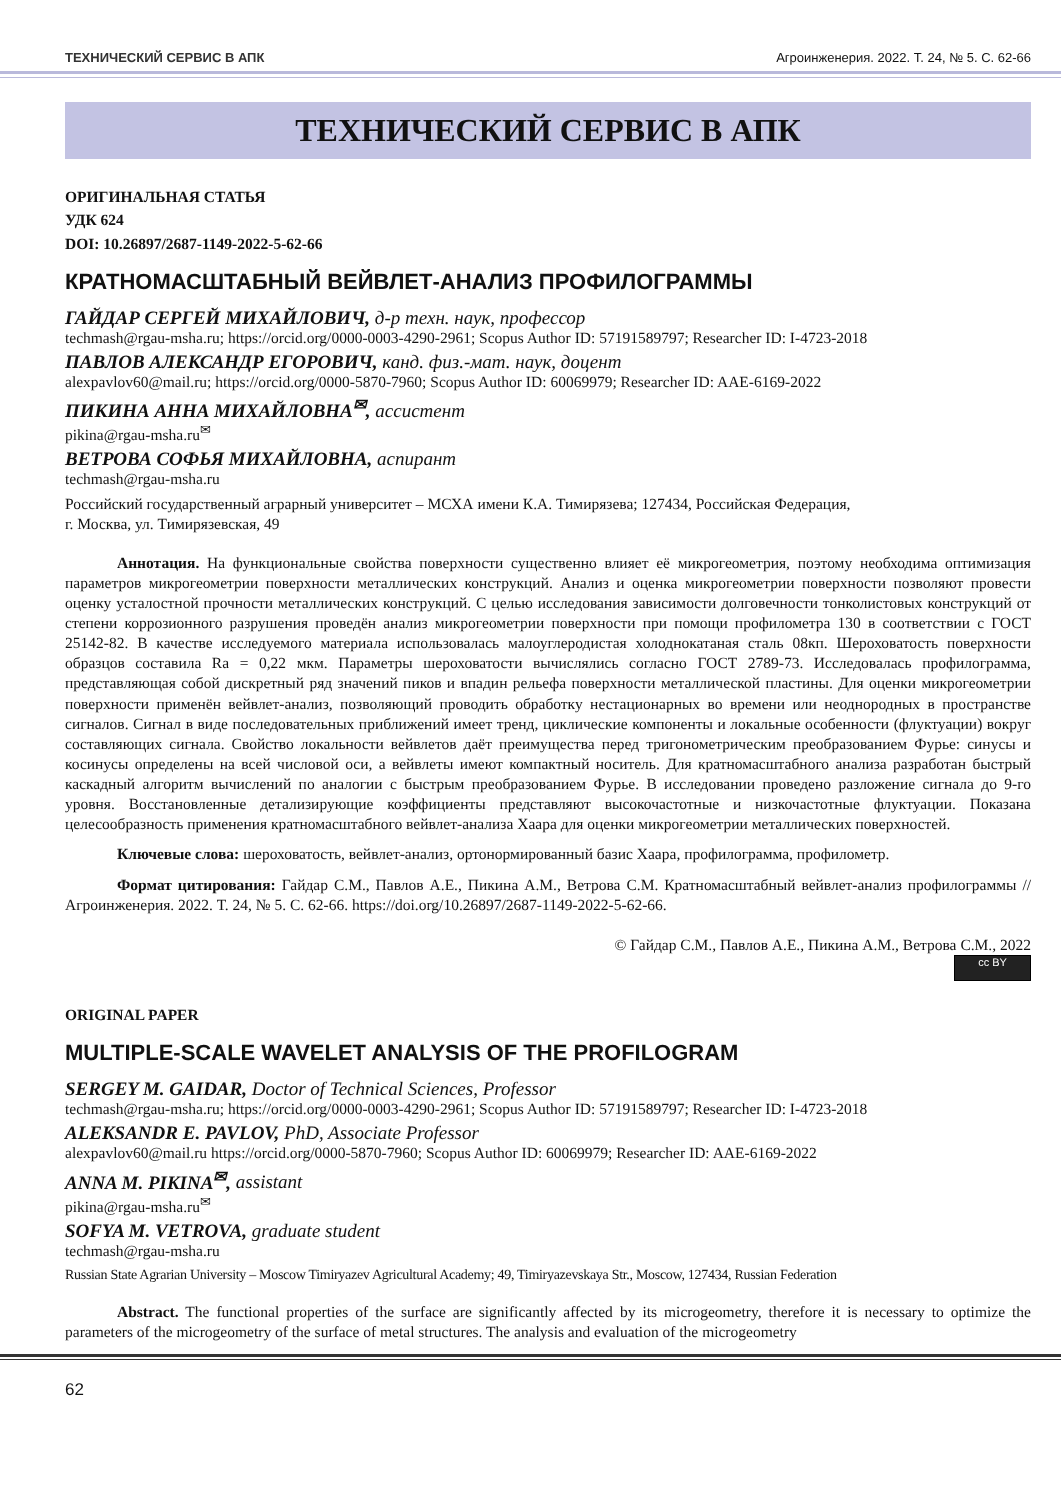ТЕХНИЧЕСКИЙ СЕРВИС В АПК Агроинженерия. 2022. Т. 24, № 5. С. 62-66
ТЕХНИЧЕСКИЙ СЕРВИС В АПК
ОРИГИНАЛЬНАЯ СТАТЬЯ
УДК 624
DOI: 10.26897/2687-1149-2022-5-62-66
КРАТНОМАСШТАБНЫЙ ВЕЙВЛЕТ-АНАЛИЗ ПРОФИЛОГРАММЫ
ГАЙДАР СЕРГЕЙ МИХАЙЛОВИЧ, д-р техн. наук, профессор
techmash@rgau-msha.ru; https://orcid.org/0000-0003-4290-2961; Scopus Author ID: 57191589797; Researcher ID: I-4723-2018
ПАВЛОВ АЛЕКСАНДР ЕГОРОВИЧ, канд. физ.-мат. наук, доцент
alexpavlov60@mail.ru; https://orcid.org/0000-5870-7960; Scopus Author ID: 60069979; Researcher ID: AAE-6169-2022
ПИКИНА АННА МИХАЙЛОВНА<sup>✉</sup>, ассистент
pikina@rgau-msha.ru<sup>✉</sup>
ВЕТРОВА СОФЬЯ МИХАЙЛОВНА, аспирант
techmash@rgau-msha.ru
Российский государственный аграрный университет – МСХА имени К.А. Тимирязева; 127434, Российская Федерация,
г. Москва, ул. Тимирязевская, 49
Аннотация. На функциональные свойства поверхности существенно влияет её микрогеометрия, поэтому необходима оптимизация параметров микрогеометрии поверхности металлических конструкций. Анализ и оценка микрогеометрии поверхности позволяют провести оценку усталостной прочности металлических конструкций. С целью исследования зависимости долговечности тонколистовых конструкций от степени коррозионного разрушения проведён анализ микрогеометрии поверхности при помощи профилометра 130 в соответствии с ГОСТ 25142-82. В качестве исследуемого материала использовалась малоуглеродистая холоднокатаная сталь 08кп. Шероховатость поверхности образцов составила Ra = 0,22 мкм. Параметры шероховатости вычислялись согласно ГОСТ 2789-73. Исследовалась профилограмма, представляющая собой дискретный ряд значений пиков и впадин рельефа поверхности металлической пластины. Для оценки микрогеометрии поверхности применён вейвлет-анализ, позволяющий проводить обработку нестационарных во времени или неоднородных в пространстве сигналов. Сигнал в виде последовательных приближений имеет тренд, циклические компоненты и локальные особенности (флуктуации) вокруг составляющих сигнала. Свойство локальности вейвлетов даёт преимущества перед тригонометрическим преобразованием Фурье: синусы и косинусы определены на всей числовой оси, а вейвлеты имеют компактный носитель. Для кратномасштабного анализа разработан быстрый каскадный алгоритм вычислений по аналогии с быстрым преобразованием Фурье. В исследовании проведено разложение сигнала до 9-го уровня. Восстановленные детализирующие коэффициенты представляют высокочастотные и низкочастотные флуктуации. Показана целесообразность применения кратномасштабного вейвлет-анализа Хаара для оценки микрогеометрии металлических поверхностей.
Ключевые слова: шероховатость, вейвлет-анализ, ортонормированный базис Хаара, профилограмма, профилометр.
Формат цитирования: Гайдар С.М., Павлов А.Е., Пикина А.М., Ветрова С.М. Кратномасштабный вейвлет-анализ профилограммы // Агроинженерия. 2022. Т. 24, № 5. С. 62-66. https://doi.org/10.26897/2687-1149-2022-5-62-66.
© Гайдар С.М., Павлов А.Е., Пикина А.М., Ветрова С.М., 2022
cc BY
ORIGINAL PAPER
MULTIPLE-SCALE WAVELET ANALYSIS OF THE PROFILOGRAM
SERGEY M. GAIDAR, Doctor of Technical Sciences, Professor
techmash@rgau-msha.ru; https://orcid.org/0000-0003-4290-2961; Scopus Author ID: 57191589797; Researcher ID: I-4723-2018
ALEKSANDR E. PAVLOV, PhD, Associate Professor
alexpavlov60@mail.ru https://orcid.org/0000-5870-7960; Scopus Author ID: 60069979; Researcher ID: AAE-6169-2022
ANNA M. PIKINA<sup>✉</sup>, assistant
pikina@rgau-msha.ru<sup>✉</sup>
SOFYA M. VETROVA, graduate student
techmash@rgau-msha.ru
Russian State Agrarian University – Moscow Timiryazev Agricultural Academy; 49, Timiryazevskaya Str., Moscow, 127434, Russian Federation
Abstract. The functional properties of the surface are significantly affected by its microgeometry, therefore it is necessary to optimize the parameters of the microgeometry of the surface of metal structures. The analysis and evaluation of the microgeometry
62